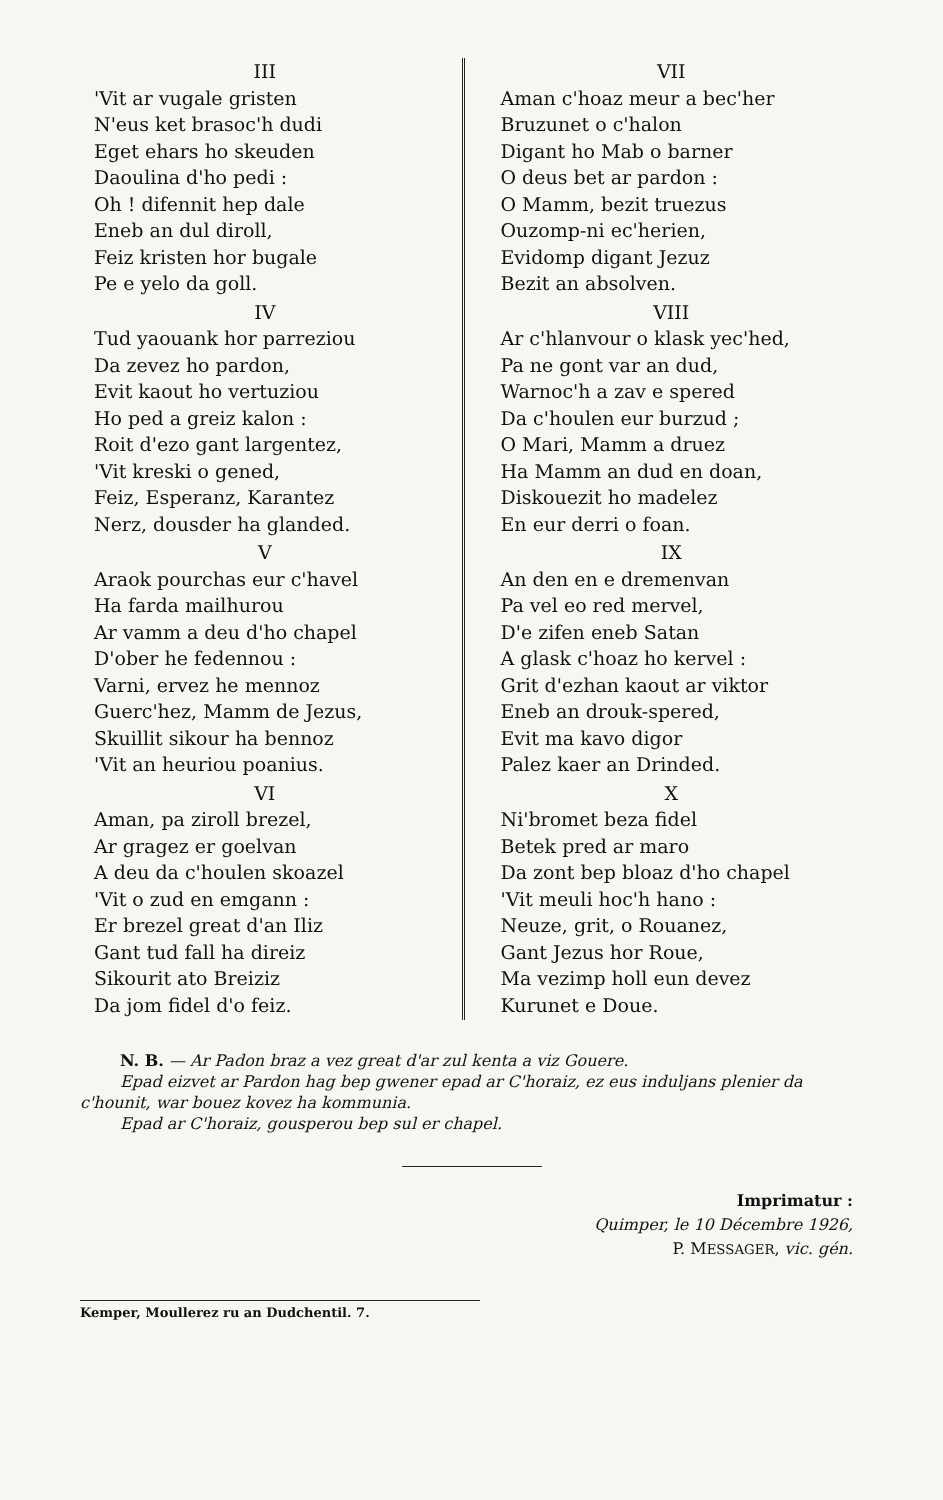III
'Vit ar vugale gristen
N'eus ket brasoc'h dudi
Eget ehars ho skeuden
Daoulina d'ho pedi :
Oh ! difennit hep dale
Eneb an dul diroll,
Feiz kristen hor bugale
Pe e yelo da goll.
IV
Tud yaouank hor parreziou
Da zevez ho pardon,
Evit kaout ho vertuziou
Ho ped a greiz kalon :
Roit d'ezo gant largentez,
'Vit kreski o gened,
Feiz, Esperanz, Karantez
Nerz, dousder ha glanded.
V
Araok pourchas eur c'havel
Ha farda mailhurou
Ar vamm a deu d'ho chapel
D'ober he fedennou :
Varni, ervez he mennoz
Guerc'hez, Mamm de Jezus,
Skuillit sikour ha bennoz
'Vit an heuriou poanius.
VI
Aman, pa ziroll brezel,
Ar gragez er goelvan
A deu da c'houlen skoazel
'Vit o zud en emgann :
Er brezel great d'an Iliz
Gant tud fall ha direiz
Sikourit ato Breiziz
Da jom fidel d'o feiz.
VII
Aman c'hoaz meur a bec'her
Bruzunet o c'halon
Digant ho Mab o barner
O deus bet ar pardon :
O Mamm, bezit truezus
Ouzomp-ni ec'herien,
Evidomp digant Jezuz
Bezit an absolven.
VIII
Ar c'hlanvour o klask yec'hed,
Pa ne gont var an dud,
Warnoc'h a zav e spered
Da c'houlen eur burzud ;
O Mari, Mamm a druez
Ha Mamm an dud en doan,
Diskouezit ho madelez
En eur derri o foan.
IX
An den en e dremenvan
Pa vel eo red mervel,
D'e zifen eneb Satan
A glask c'hoaz ho kervel :
Grit d'ezhan kaout ar viktor
Eneb an drouk-spered,
Evit ma kavo digor
Palez kaer an Drinded.
X
Ni'bromet beza fidel
Betek pred ar maro
Da zont bep bloaz d'ho chapel
'Vit meuli hoc'h hano :
Neuze, grit, o Rouanez,
Gant Jezus hor Roue,
Ma vezimp holl eun devez
Kurunet e Doue.
N. B. — Ar Padon braz a vez great d'ar zul kenta a viz Gouere.
Epad eizvet ar Pardon hag bep gwener epad ar C'horaiz, ez eus induljans plenier da c'hounit, war bouez kovez ha kommunia.
Epad ar C'horaiz, gousperou bep sul er chapel.
Imprimatur :
Quimper, le 10 Décembre 1926,
P. MESSAGER, vic. gén.
Kemper, Moullerez ru an Dudchentil. 7.